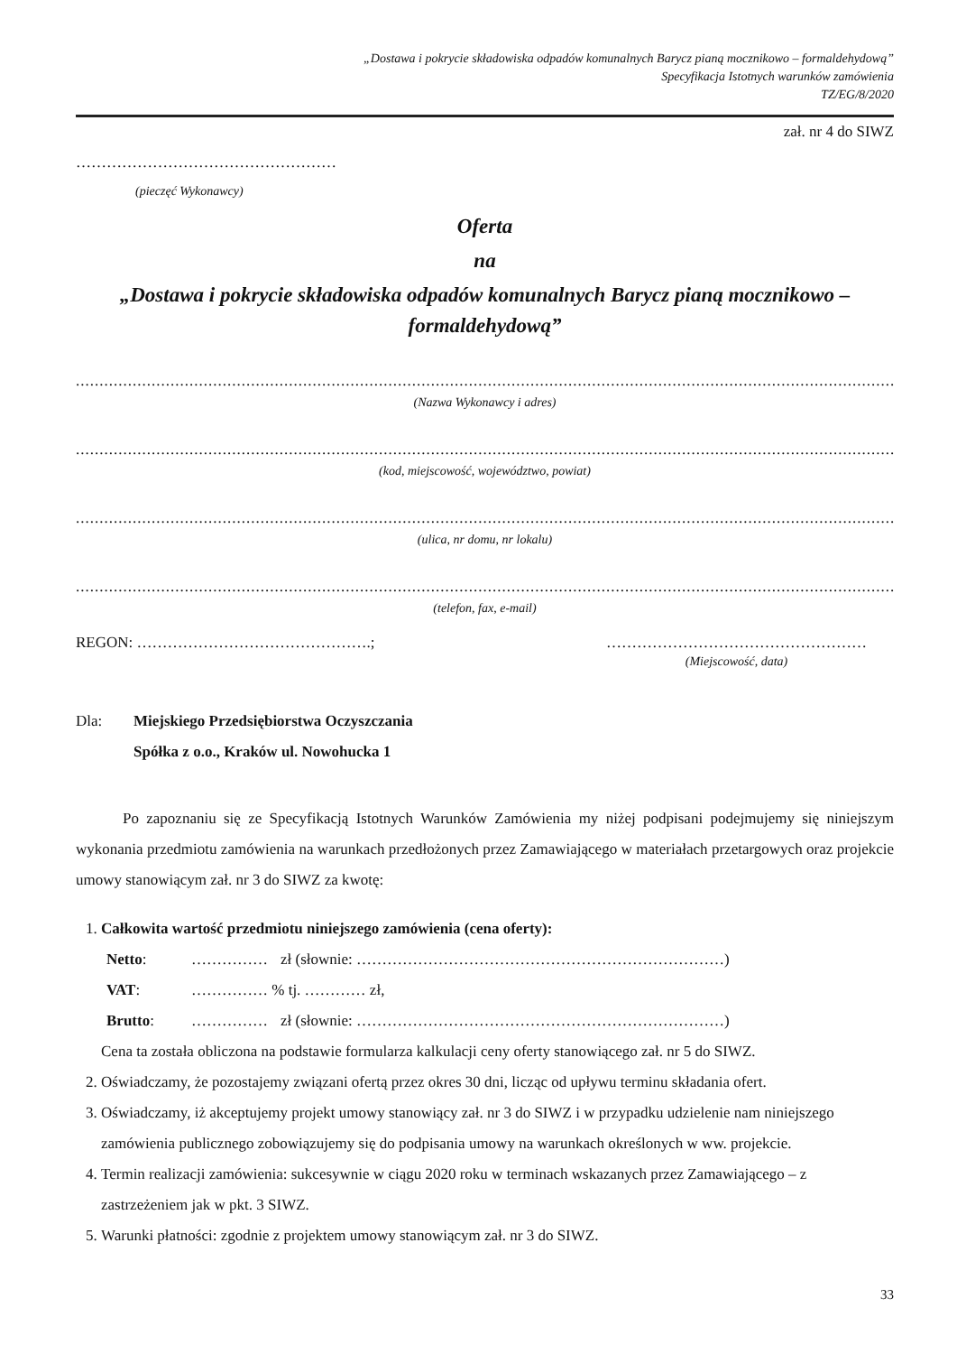„Dostawa i pokrycie składowiska odpadów komunalnych Barycz pianą mocznikowo – formaldehydową”
Specyfikacja Istotnych warunków zamówienia
TZ/EG/8/2020
zał. nr 4 do SIWZ
……………………………………………
(pieczęć Wykonawcy)
Oferta
na
„Dostawa i pokrycie składowiska odpadów komunalnych Barycz pianą mocznikowo – formaldehydową”
................................................................................................................................................................................................................
(Nazwa Wykonawcy i adres)
................................................................................................................................................................................................................
(kod, miejscowość, województwo, powiat)
................................................................................................................................................................................................................
(ulica, nr domu, nr lokalu)
................................................................................................................................................................................................................
(telefon, fax, e-mail)
REGON: ……………………………………….; ……………………………………………
(Miejscowość, data)
Dla: Miejskiego Przedsiębiorstwa Oczyszczania
Spółka z o.o., Kraków ul. Nowohucka 1
Po zapoznaniu się ze Specyfikacją Istotnych Warunków Zamówienia my niżej podpisani podejmujemy się niniejszym wykonania przedmiotu zamówienia na warunkach przedłożonych przez Zamawiającego w materiałach przetargowych oraz projekcie umowy stanowiącym zał. nr 3 do SIWZ za kwotę:
1. Całkowita wartość przedmiotu niniejszego zamówienia (cena oferty):
| Netto : | …………… | zł (słownie: ………………………………………………………………) |
| VAT : | …………… % tj. ………… zł, | |
| Brutto : | …………… | zł (słownie: ………………………………………………………………) |
Cena ta została obliczona na podstawie formularza kalkulacji ceny oferty stanowiącego zał. nr 5 do SIWZ.
2. Oświadczamy, że pozostajemy związani ofertą przez okres 30 dni, licząc od upływu terminu składania ofert.
3. Oświadczamy, iż akceptujemy projekt umowy stanowiący zał. nr 3 do SIWZ i w przypadku udzielenie nam niniejszego zamówienia publicznego zobowiązujemy się do podpisania umowy na warunkach określonych w ww. projekcie.
4. Termin realizacji zamówienia: sukcesywnie w ciągu 2020 roku w terminach wskazanych przez Zamawiającego – z zastrzeżeniem jak w pkt. 3 SIWZ.
5. Warunki płatności: zgodnie z projektem umowy stanowiącym zał. nr 3 do SIWZ.
33